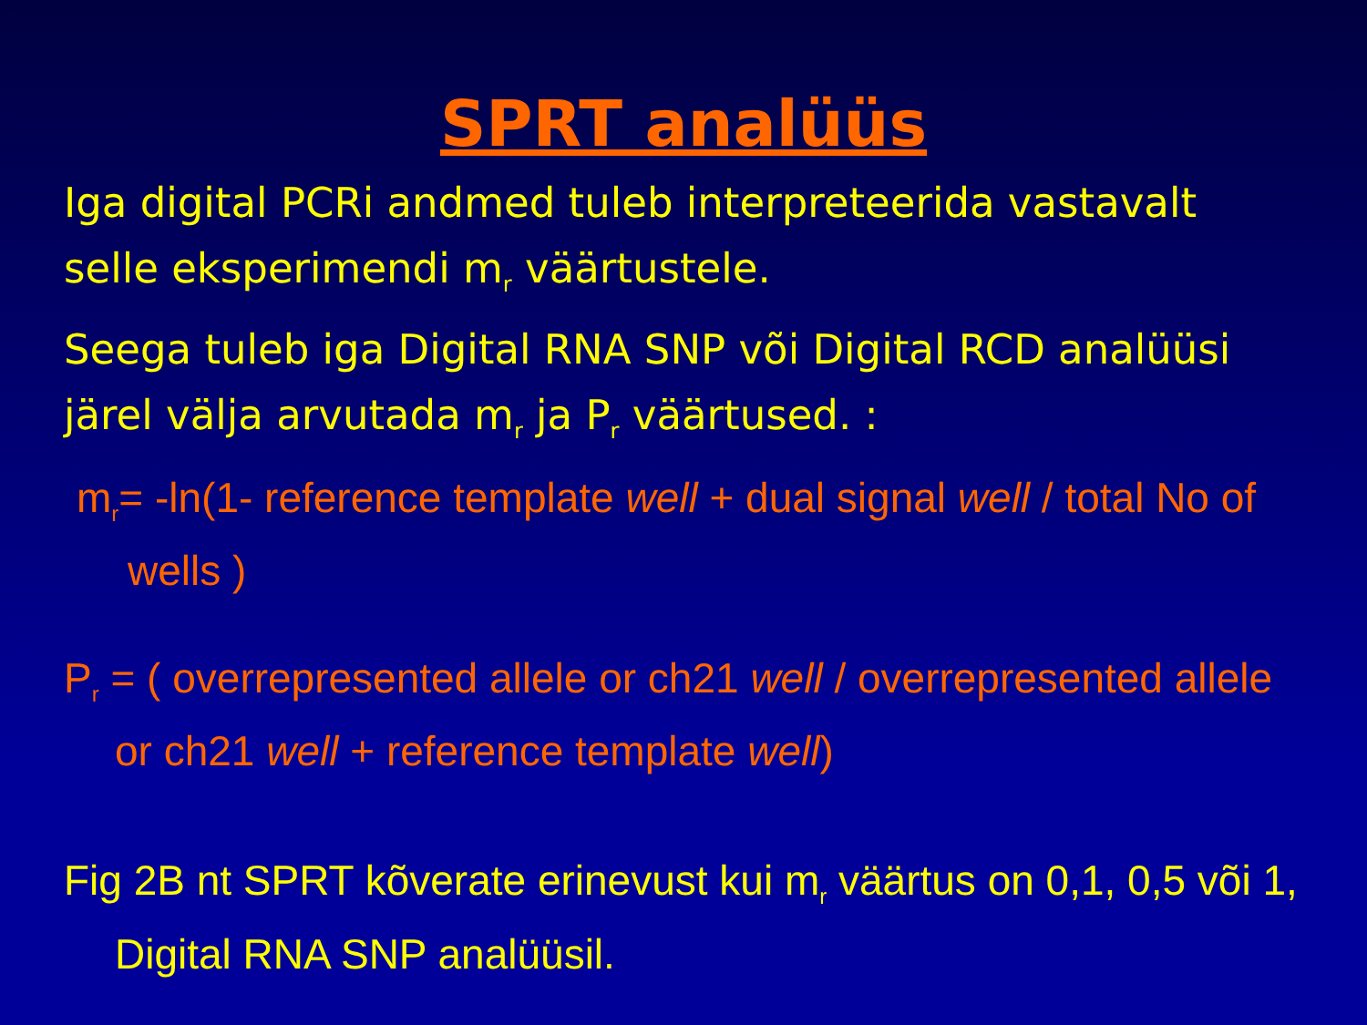SPRT analüüs
Iga digital PCRi andmed tuleb interpreteerida vastavalt selle eksperimendi m<sub>r</sub> väärtustele.
Seega tuleb iga Digital RNA SNP või Digital RCD analüüsi järel välja arvutada m<sub>r</sub> ja P<sub>r</sub> väärtused. :
m<sub>r</sub>= -ln(1- reference template well + dual signal well / total No of wells )
P<sub>r</sub> = ( overrepresented allele or ch21 well / overrepresented allele or ch21 well + reference template well)
Fig 2B nt SPRT kõverate erinevust kui m<sub>r</sub> väärtus on 0,1, 0,5 või 1, Digital RNA SNP analüüsil.